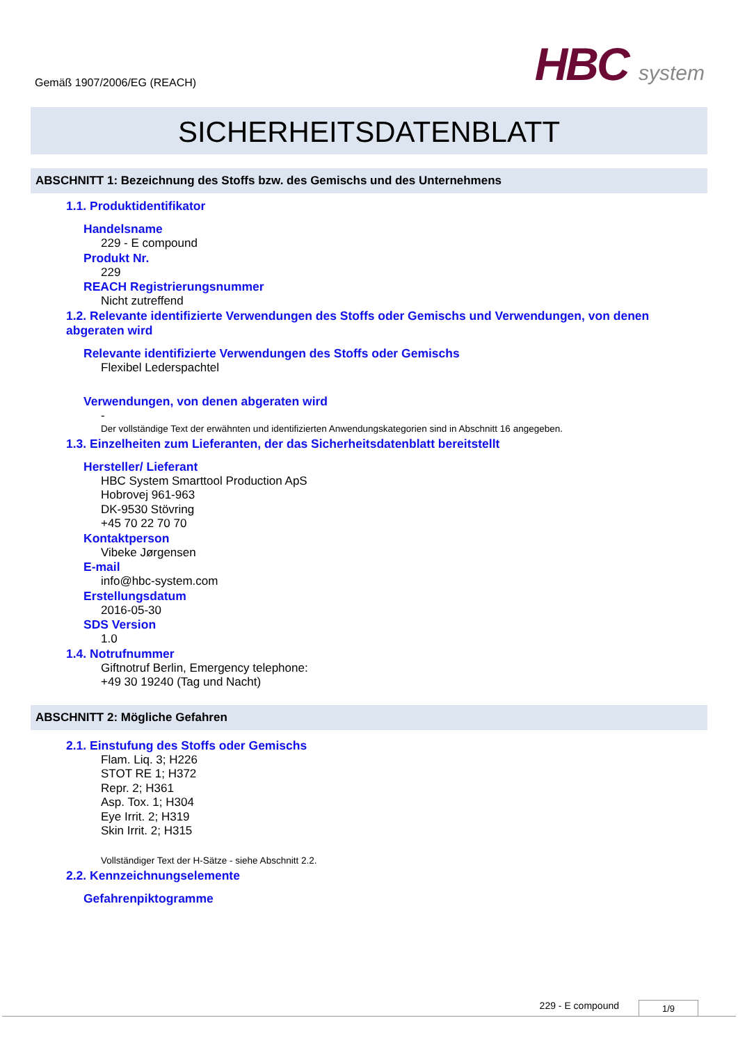Gemäß 1907/2006/EG (REACH)
HBC system
SICHERHEITSDATENBLATT
ABSCHNITT 1: Bezeichnung des Stoffs bzw. des Gemischs und des Unternehmens
1.1. Produktidentifikator
Handelsname
229 - E compound
Produkt Nr.
229
REACH Registrierungsnummer
Nicht zutreffend
1.2. Relevante identifizierte Verwendungen des Stoffs oder Gemischs und Verwendungen, von denen abgeraten wird
Relevante identifizierte Verwendungen des Stoffs oder Gemischs
Flexibel Lederspachtel
Verwendungen, von denen abgeraten wird
-
Der vollständige Text der erwähnten und identifizierten Anwendungskategorien sind in Abschnitt 16 angegeben.
1.3. Einzelheiten zum Lieferanten, der das Sicherheitsdatenblatt bereitstellt
Hersteller/ Lieferant
HBC System Smarttool Production ApS
Hobrovej 961-963
DK-9530 Stövring
+45 70 22 70 70
Kontaktperson
Vibeke Jørgensen
E-mail
info@hbc-system.com
Erstellungsdatum
2016-05-30
SDS Version
1.0
1.4. Notrufnummer
Giftnotruf Berlin, Emergency telephone:
+49 30 19240 (Tag und Nacht)
ABSCHNITT 2: Mögliche Gefahren
2.1. Einstufung des Stoffs oder Gemischs
Flam. Liq. 3; H226
STOT RE 1; H372
Repr. 2; H361
Asp. Tox. 1; H304
Eye Irrit. 2; H319
Skin Irrit. 2; H315
Vollständiger Text der H-Sätze - siehe Abschnitt 2.2.
2.2. Kennzeichnungselemente
Gefahrenpiktogramme
229 - E compound
1/9